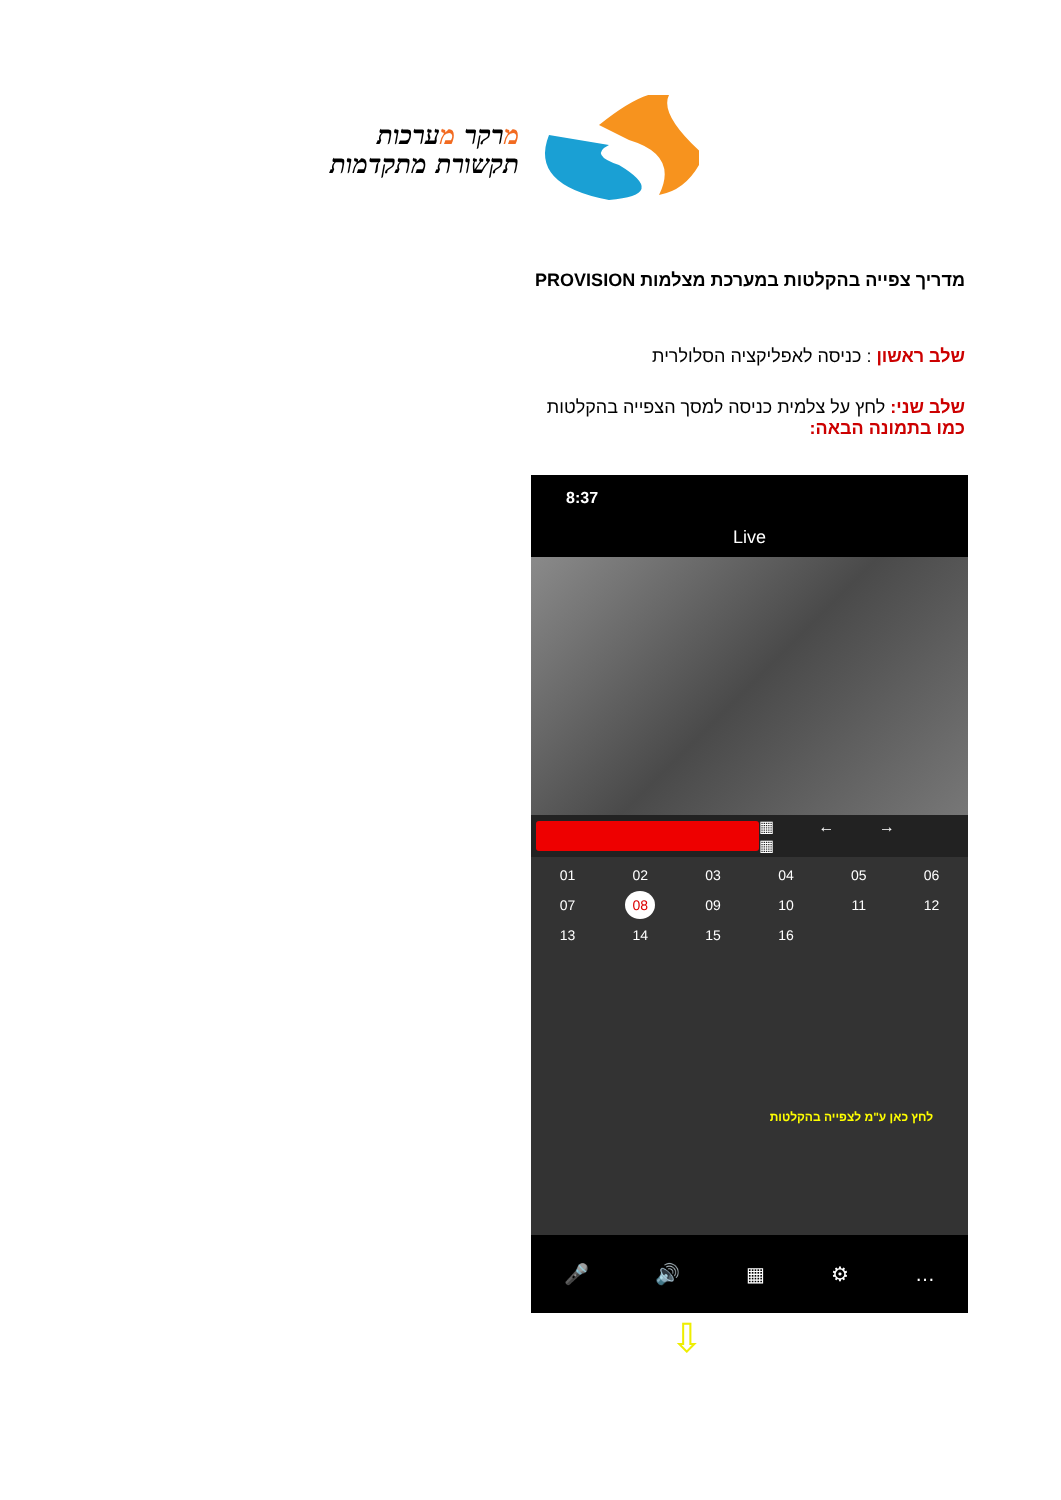מרקר מערכות
תקשורת מתקדמות
מדריך צפייה בהקלטות במערכת מצלמות PROVISION
שלב ראשון : כניסה לאפליקציה הסלולרית
שלב שני: לחץ על צלמית כניסה למסך הצפייה בהקלטות
כמו בתמונה הבאה:
8:37
Live
▦ ← → ▦
01
02
03
04
05
06
07
08
09
10
11
12
13
14
15
16
לחץ כאן ע"מ לצפייה בהקלטות
🎤 🔊 ▦ ⚙ …
⇩